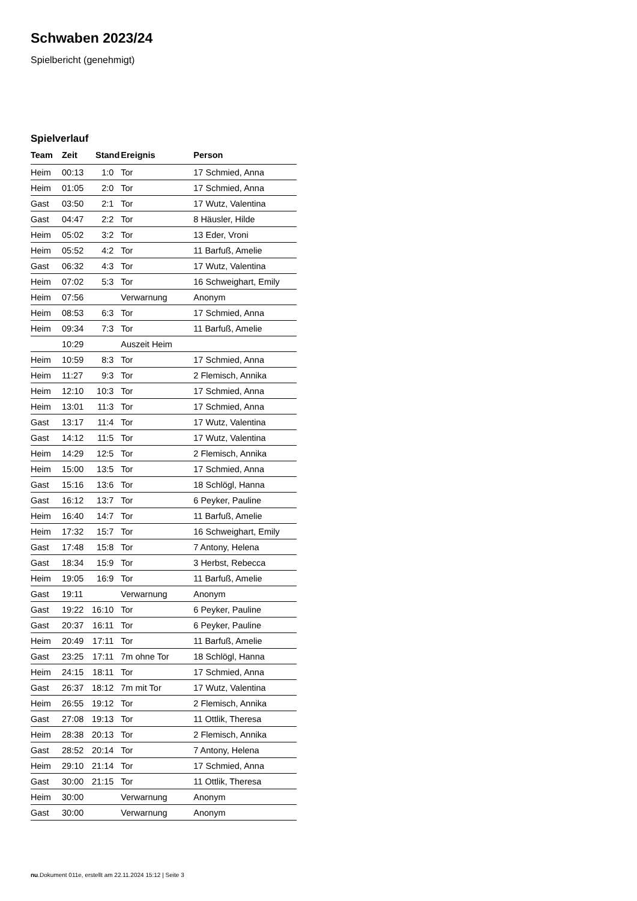Schwaben 2023/24
Spielbericht (genehmigt)
Spielverlauf
| Team | Zeit | Stand | Ereignis | Person |
| --- | --- | --- | --- | --- |
| Heim | 00:13 | 1:0 | Tor | 17 Schmied, Anna |
| Heim | 01:05 | 2:0 | Tor | 17 Schmied, Anna |
| Gast | 03:50 | 2:1 | Tor | 17 Wutz, Valentina |
| Gast | 04:47 | 2:2 | Tor | 8 Häusler, Hilde |
| Heim | 05:02 | 3:2 | Tor | 13 Eder, Vroni |
| Heim | 05:52 | 4:2 | Tor | 11 Barfuß, Amelie |
| Gast | 06:32 | 4:3 | Tor | 17 Wutz, Valentina |
| Heim | 07:02 | 5:3 | Tor | 16 Schweighart, Emily |
| Heim | 07:56 | | Verwarnung | Anonym |
| Heim | 08:53 | 6:3 | Tor | 17 Schmied, Anna |
| Heim | 09:34 | 7:3 | Tor | 11 Barfuß, Amelie |
| | 10:29 | | Auszeit Heim | |
| Heim | 10:59 | 8:3 | Tor | 17 Schmied, Anna |
| Heim | 11:27 | 9:3 | Tor | 2 Flemisch, Annika |
| Heim | 12:10 | 10:3 | Tor | 17 Schmied, Anna |
| Heim | 13:01 | 11:3 | Tor | 17 Schmied, Anna |
| Gast | 13:17 | 11:4 | Tor | 17 Wutz, Valentina |
| Gast | 14:12 | 11:5 | Tor | 17 Wutz, Valentina |
| Heim | 14:29 | 12:5 | Tor | 2 Flemisch, Annika |
| Heim | 15:00 | 13:5 | Tor | 17 Schmied, Anna |
| Gast | 15:16 | 13:6 | Tor | 18 Schlögl, Hanna |
| Gast | 16:12 | 13:7 | Tor | 6 Peyker, Pauline |
| Heim | 16:40 | 14:7 | Tor | 11 Barfuß, Amelie |
| Heim | 17:32 | 15:7 | Tor | 16 Schweighart, Emily |
| Gast | 17:48 | 15:8 | Tor | 7 Antony, Helena |
| Gast | 18:34 | 15:9 | Tor | 3 Herbst, Rebecca |
| Heim | 19:05 | 16:9 | Tor | 11 Barfuß, Amelie |
| Gast | 19:11 | | Verwarnung | Anonym |
| Gast | 19:22 | 16:10 | Tor | 6 Peyker, Pauline |
| Gast | 20:37 | 16:11 | Tor | 6 Peyker, Pauline |
| Heim | 20:49 | 17:11 | Tor | 11 Barfuß, Amelie |
| Gast | 23:25 | 17:11 | 7m ohne Tor | 18 Schlögl, Hanna |
| Heim | 24:15 | 18:11 | Tor | 17 Schmied, Anna |
| Gast | 26:37 | 18:12 | 7m mit Tor | 17 Wutz, Valentina |
| Heim | 26:55 | 19:12 | Tor | 2 Flemisch, Annika |
| Gast | 27:08 | 19:13 | Tor | 11 Ottlik, Theresa |
| Heim | 28:38 | 20:13 | Tor | 2 Flemisch, Annika |
| Gast | 28:52 | 20:14 | Tor | 7 Antony, Helena |
| Heim | 29:10 | 21:14 | Tor | 17 Schmied, Anna |
| Gast | 30:00 | 21:15 | Tor | 11 Ottlik, Theresa |
| Heim | 30:00 | | Verwarnung | Anonym |
| Gast | 30:00 | | Verwarnung | Anonym |
nu.Dokument 011e, erstellt am 22.11.2024 15:12 | Seite 3